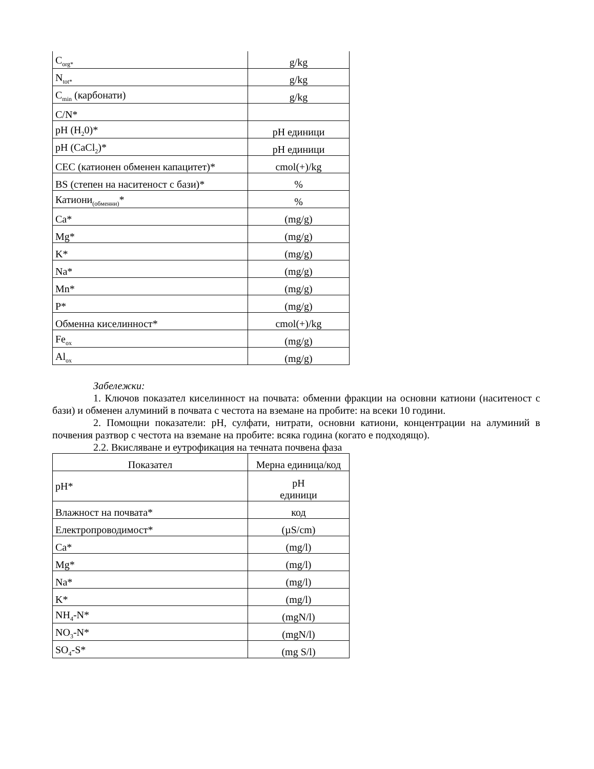| C<sub>org*</sub> | g/kg |
| N<sub>tot*</sub> | g/kg |
| C<sub>min</sub> (карбонати) | g/kg |
| C/N* | |
| pH (H<sub>2</sub>0)* | pH единици |
| pH (CaCl<sub>2</sub>)* | pH единици |
| CEC (катионен обменен капацитет)* | cmol(+)/kg |
| BS (степен на наситеност с бази)* | % |
| Катиони<sub>(обменни)</sub>* | % |
| Ca* | (mg/g) |
| Mg* | (mg/g) |
| K* | (mg/g) |
| Na* | (mg/g) |
| Mn* | (mg/g) |
| P* | (mg/g) |
| Обменна киселинност* | cmol(+)/kg |
| Fe<sub>ox</sub> | (mg/g) |
| Al<sub>ox</sub> | (mg/g) |
Забележки:
1. Ключов показател киселинност на почвата: обменни фракции на основни катиони (наситеност с бази) и обменен алуминий в почвата с честота на вземане на пробите: на всеки 10 години.
2. Помощни показатели: pH, сулфати, нитрати, основни катиони, концентрации на алуминий в почвения разтвор с честота на вземане на пробите: всяка година (когато е подходящо).
2.2. Вкисляване и еутрофикация на течната почвена фаза
| Показател | Мерна единица/код |
| --- | --- |
| pH* | pH единици |
| Влажност на почвата* | код |
| Електропроводимост* | (µS/cm) |
| Ca* | (mg/l) |
| Mg* | (mg/l) |
| Na* | (mg/l) |
| K* | (mg/l) |
| NH<sub>4</sub>-N* | (mgN/l) |
| NO<sub>3</sub>-N* | (mgN/l) |
| SO<sub>4</sub>-S* | (mg S/l) |